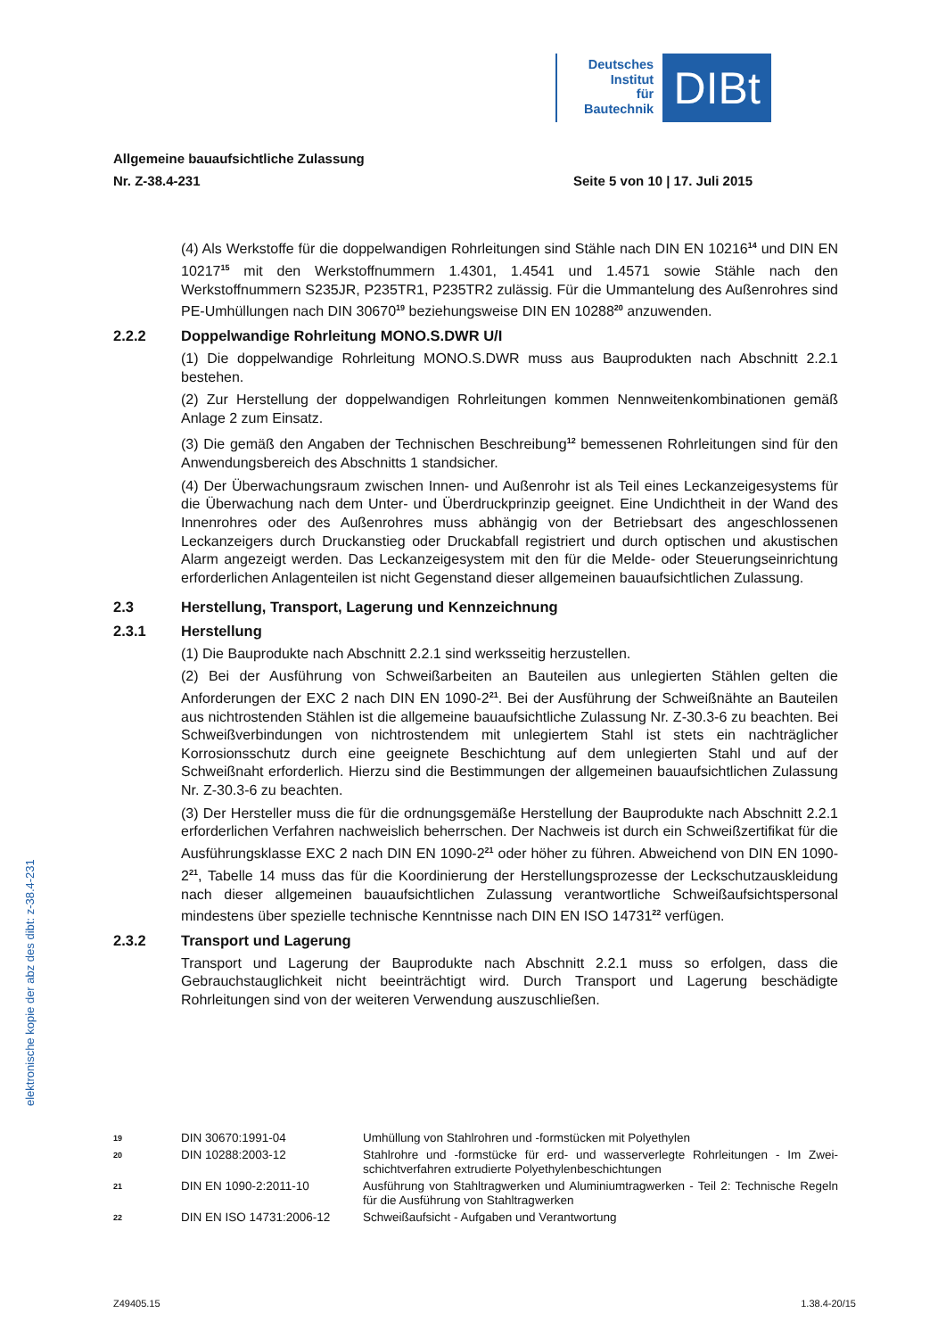Deutsches
Institut
für
Bautechnik
DIBt
elektronische kopie der abz des dibt: z-38.4-231
Allgemeine bauaufsichtliche Zulassung
Nr. Z-38.4-231 Seite 5 von 10 | 17. Juli 2015
(4) Als Werkstoffe für die doppelwandigen Rohrleitungen sind Stähle nach DIN EN 10216<sup>14</sup> und DIN EN 10217<sup>15</sup> mit den Werkstoffnummern 1.4301, 1.4541 und 1.4571 sowie Stähle nach den Werkstoffnummern S235JR, P235TR1, P235TR2 zulässig. Für die Ummantelung des Außenrohres sind PE-Umhüllungen nach DIN 30670<sup>19</sup> beziehungsweise DIN EN 10288<sup>20</sup> anzuwenden.
2.2.2 Doppelwandige Rohrleitung MONO.S.DWR U/I
(1) Die doppelwandige Rohrleitung MONO.S.DWR muss aus Bauprodukten nach Abschnitt 2.2.1 bestehen.
(2) Zur Herstellung der doppelwandigen Rohrleitungen kommen Nennweitenkombinationen gemäß Anlage 2 zum Einsatz.
(3) Die gemäß den Angaben der Technischen Beschreibung<sup>12</sup> bemessenen Rohrleitungen sind für den Anwendungsbereich des Abschnitts 1 standsicher.
(4) Der Überwachungsraum zwischen Innen- und Außenrohr ist als Teil eines Leckanzeige­systems für die Überwachung nach dem Unter- und Überdruckprinzip geeignet. Eine Undichtheit in der Wand des Innenrohres oder des Außenrohres muss abhängig von der Betriebsart des angeschlossenen Leckanzeigers durch Druckanstieg oder Druckabfall registriert und durch optischen und akustischen Alarm angezeigt werden. Das Leckanzeige­system mit den für die Melde- oder Steuerungseinrichtung erforderlichen Anlagenteilen ist nicht Gegenstand dieser allgemeinen bauaufsichtlichen Zulassung.
2.3 Herstellung, Transport, Lagerung und Kennzeichnung
2.3.1 Herstellung
(1) Die Bauprodukte nach Abschnitt 2.2.1 sind werksseitig herzustellen.
(2) Bei der Ausführung von Schweißarbeiten an Bauteilen aus unlegierten Stählen gelten die Anforderungen der EXC 2 nach DIN EN 1090-2<sup>21</sup>. Bei der Ausführung der Schweißnähte an Bauteilen aus nichtrostenden Stählen ist die allgemeine bauaufsichtliche Zulassung Nr. Z-30.3-6 zu beachten. Bei Schweißverbindungen von nichtrostendem mit unlegiertem Stahl ist stets ein nachträglicher Korrosionsschutz durch eine geeignete Beschichtung auf dem unlegierten Stahl und auf der Schweißnaht erforderlich. Hierzu sind die Bestimmungen der allgemeinen bauaufsichtlichen Zulassung Nr. Z-30.3-6 zu beachten.
(3) Der Hersteller muss die für die ordnungsgemäße Herstellung der Bauprodukte nach Abschnitt 2.2.1 erforderlichen Verfahren nachweislich beherrschen. Der Nachweis ist durch ein Schweißzertifikat für die Ausführungsklasse EXC 2 nach DIN EN 1090-2<sup>21</sup> oder höher zu führen. Abweichend von DIN EN 1090-2<sup>21</sup>, Tabelle 14 muss das für die Koordinierung der Herstellungsprozesse der Leckschutzauskleidung nach dieser allgemeinen bauaufsichtlichen Zulassung verantwortliche Schweißaufsichtspersonal mindestens über spezielle technische Kenntnisse nach DIN EN ISO 14731<sup>22</sup> verfügen.
2.3.2 Transport und Lagerung
Transport und Lagerung der Bauprodukte nach Abschnitt 2.2.1 muss so erfolgen, dass die Gebrauchstauglichkeit nicht beeinträchtigt wird. Durch Transport und Lagerung beschädigte Rohrleitungen sind von der weiteren Verwendung auszuschließen.
19 DIN 30670:1991-04 Umhüllung von Stahlrohren und -formstücken mit Polyethylen
20 DIN 10288:2003-12 Stahlrohre und -formstücke für erd- und wasserverlegte Rohrleitungen - Im Zwei­schichtverfahren extrudierte Polyethylenbeschichtungen
21 DIN EN 1090-2:2011-10 Ausführung von Stahltragwerken und Aluminiumtragwerken - Teil 2: Technische Regeln für die Ausführung von Stahltragwerken
22 DIN EN ISO 14731:2006-12 Schweißaufsicht - Aufgaben und Verantwortung
Z49405.15 1.38.4-20/15